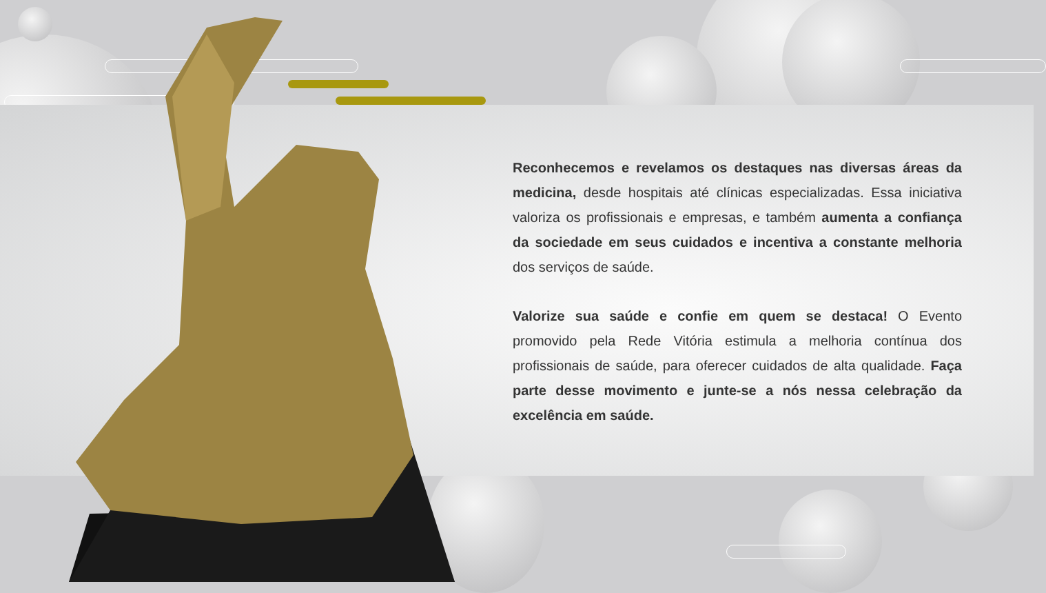Reconhecemos e revelamos os destaques nas diversas áreas da medicina, desde hospitais até clínicas especializadas. Essa iniciativa valoriza os profissionais e empresas, e também aumenta a confiança da sociedade em seus cuidados e incentiva a constante melhoria dos serviços de saúde.
Valorize sua saúde e confie em quem se destaca! O Evento promovido pela Rede Vitória estimula a melhoria contínua dos profissionais de saúde, para oferecer cuidados de alta qualidade. Faça parte desse movimento e junte-se a nós nessa celebração da excelência em saúde.